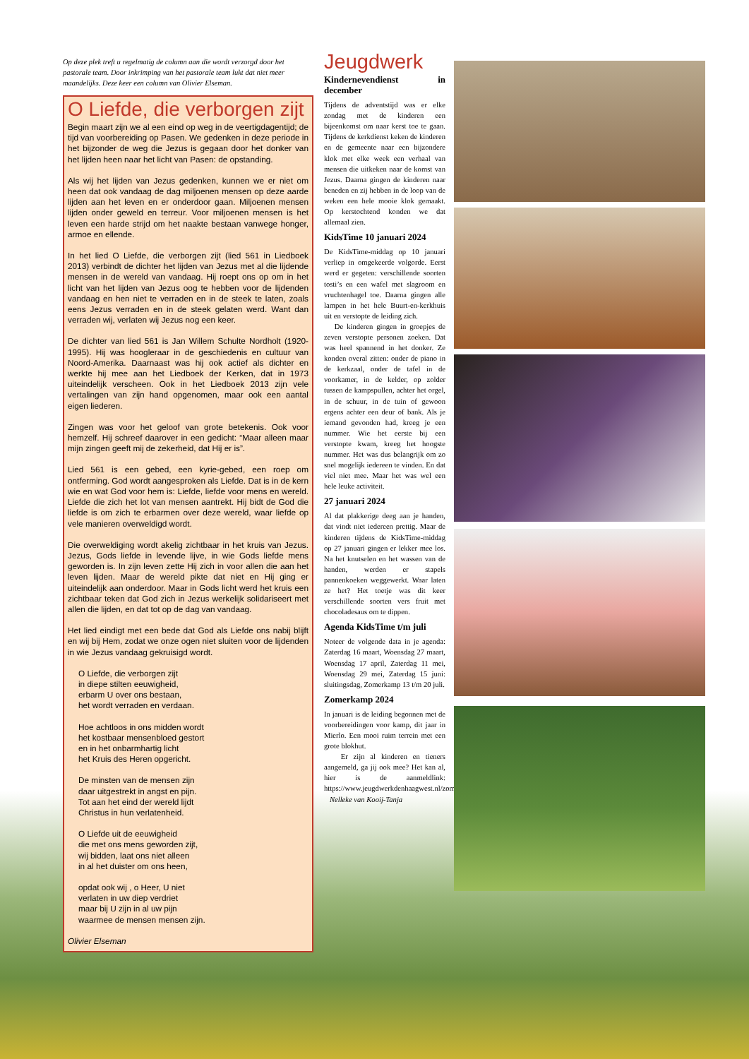Op deze plek treft u regelmatig de column aan die wordt verzorgd door het pastorale team. Door inkrimping van het pastorale team lukt dat niet meer maandelijks. Deze keer een column van Olivier Elseman.
O Liefde, die verborgen zijt
Begin maart zijn we al een eind op weg in de veertigdagentijd; de tijd van voorbereiding op Pasen. We gedenken in deze periode in het bijzonder de weg die Jezus is gegaan door het donker van het lijden heen naar het licht van Pasen: de opstanding.
Als wij het lijden van Jezus gedenken, kunnen we er niet om heen dat ook vandaag de dag miljoenen mensen op deze aarde lijden aan het leven en er onderdoor gaan. Miljoenen mensen lijden onder geweld en terreur. Voor miljoenen mensen is het leven een harde strijd om het naakte bestaan vanwege honger, armoe en ellende.
In het lied O Liefde, die verborgen zijt (lied 561 in Liedboek 2013) verbindt de dichter het lijden van Jezus met al die lijdende mensen in de wereld van vandaag. Hij roept ons op om in het licht van het lijden van Jezus oog te hebben voor de lijdenden vandaag en hen niet te verraden en in de steek te laten, zoals eens Jezus verraden en in de steek gelaten werd. Want dan verraden wij, verlaten wij Jezus nog een keer.
De dichter van lied 561 is Jan Willem Schulte Nordholt (1920-1995). Hij was hoogleraar in de geschiedenis en cultuur van Noord-Amerika. Daarnaast was hij ook actief als dichter en werkte hij mee aan het Liedboek der Kerken, dat in 1973 uiteindelijk verscheen. Ook in het Liedboek 2013 zijn vele vertalingen van zijn hand opgenomen, maar ook een aantal eigen liederen.
Zingen was voor het geloof van grote betekenis. Ook voor hemzelf. Hij schreef daarover in een gedicht: “Maar alleen maar mijn zingen geeft mij de zekerheid, dat Hij er is”.
Lied 561 is een gebed, een kyrie-gebed, een roep om ontferming. God wordt aangesproken als Liefde. Dat is in de kern wie en wat God voor hem is: Liefde, liefde voor mens en wereld. Liefde die zich het lot van mensen aantrekt. Hij bidt de God die liefde is om zich te erbarmen over deze wereld, waar liefde op vele manieren overweldigd wordt.
Die overweldiging wordt akelig zichtbaar in het kruis van Jezus. Jezus, Gods liefde in levende lijve, in wie Gods liefde mens geworden is. In zijn leven zette Hij zich in voor allen die aan het leven lijden. Maar de wereld pikte dat niet en Hij ging er uiteindelijk aan onderdoor. Maar in Gods licht werd het kruis een zichtbaar teken dat God zich in Jezus werkelijk solidariseert met allen die lijden, en dat tot op de dag van vandaag.
Het lied eindigt met een bede dat God als Liefde ons nabij blijft en wij bij Hem, zodat we onze ogen niet sluiten voor de lijdenden in wie Jezus vandaag gekruisigd wordt.
O Liefde, die verborgen zijt
in diepe stilten eeuwigheid,
erbarm U over ons bestaan,
het wordt verraden en verdaan.
Hoe achtloos in ons midden wordt
het kostbaar mensenbloed gestort
en in het onbarmhartig licht
het Kruis des Heren opgericht.
De minsten van de mensen zijn
daar uitgestrekt in angst en pijn.
Tot aan het eind der wereld lijdt
Christus in hun verlatenheid.
O Liefde uit de eeuwigheid
die met ons mens geworden zijt,
wij bidden, laat ons niet alleen
in al het duister om ons heen,
opdat ook wij , o Heer, U niet
verlaten in uw diep verdriet
maar bij U zijn in al uw pijn
waarmee de mensen mensen zijn.
Olivier Elseman
Jeugdwerk
Kindernevendienst in december
Tijdens de adventstijd was er elke zondag met de kinderen een bijeenkomst om naar kerst toe te gaan. Tijdens de kerkdienst keken de kinderen en de gemeente naar een bijzondere klok met elke week een verhaal van mensen die uitkeken naar de komst van Jezus. Daarna gingen de kinderen naar beneden en zij hebben in de loop van de weken een hele mooie klok gemaakt. Op kerstochtend konden we dat allemaal zien.
KidsTime 10 januari 2024
De KidsTime-middag op 10 januari verliep in omgekeerde volgorde. Eerst werd er gegeten: verschillende soorten tosti’s en een wafel met slagroom en vruchtenhagel toe. Daarna gingen alle lampen in het hele Buurt-en-kerkhuis uit en verstopte de leiding zich.
De kinderen gingen in groepjes de zeven verstopte personen zoeken. Dat was heel spannend in het donker. Ze konden overal zitten: onder de piano in de kerkzaal, onder de tafel in de voorkamer, in de kelder, op zolder tussen de kampspullen, achter het orgel, in de schuur, in de tuin of gewoon ergens achter een deur of bank. Als je iemand gevonden had, kreeg je een nummer. Wie het eerste bij een verstopte kwam, kreeg het hoogste nummer. Het was dus belangrijk om zo snel mogelijk iedereen te vinden. En dat viel niet mee. Maar het was wel een hele leuke activiteit.
27 januari 2024
Al dat plakkerige deeg aan je handen, dat vindt niet iedereen prettig. Maar de kinderen tijdens de KidsTime-middag op 27 januari gingen er lekker mee los. Na het knutselen en het wassen van de handen, werden er stapels pannenkoeken weggewerkt. Waar laten ze het? Het toetje was dit keer verschillende soorten vers fruit met chocoladesaus om te dippen.
Agenda KidsTime t/m juli
Noteer de volgende data in je agenda: Zaterdag 16 maart, Woensdag 27 maart, Woensdag 17 april, Zaterdag 11 mei, Woensdag 29 mei, Zaterdag 15 juni: sluitingsdag, Zomerkamp 13 t/m 20 juli.
Zomerkamp 2024
In januari is de leiding begonnen met de voorbereidingen voor kamp, dit jaar in Mierlo. Een mooi ruim terrein met een grote blokhut.
Er zijn al kinderen en tieners aangemeld, ga jij ook mee? Het kan al, hier is de aanmeldlink: https://www.jeugdwerkdenhaagwest.nl/zomerkamp/inschrijven/
Nelleke van Kooij-Tanja